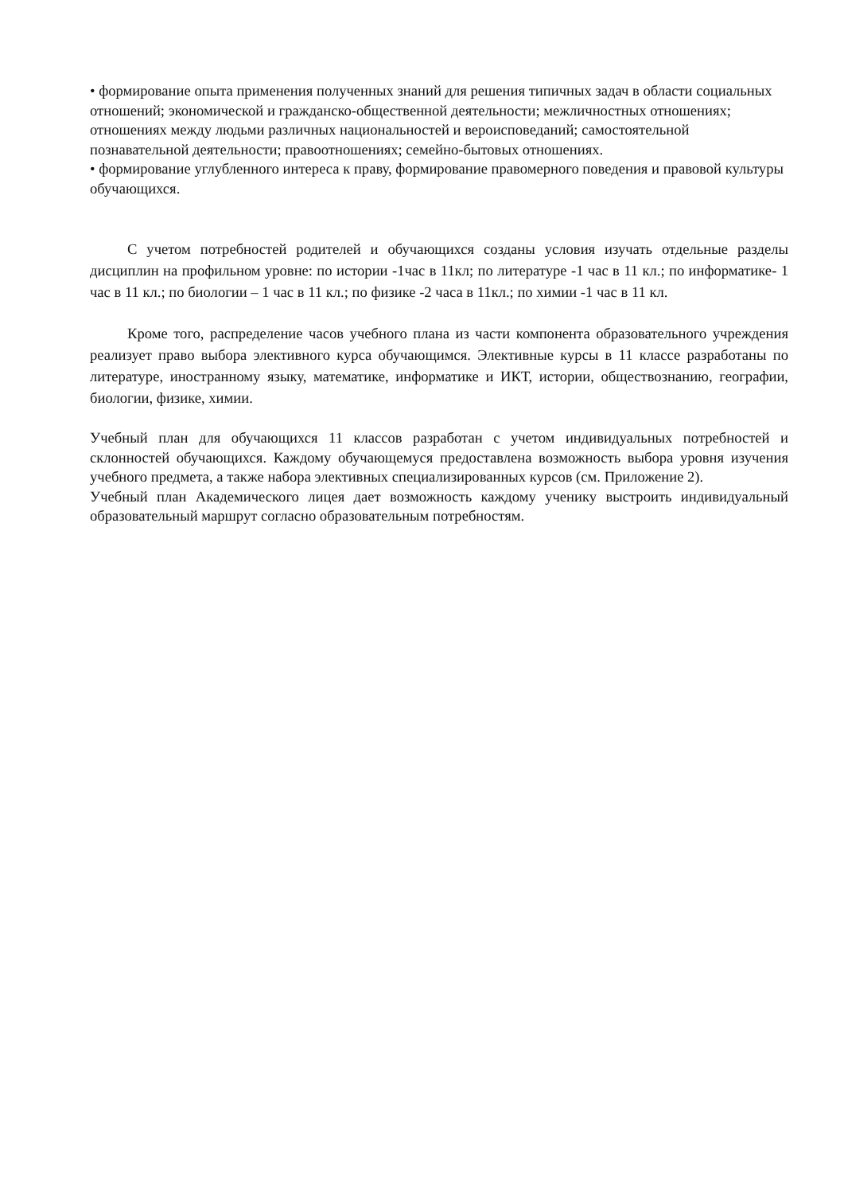• формирование опыта применения полученных знаний для решения типичных задач в области социальных отношений; экономической и гражданско-общественной деятельности; межличностных отношениях; отношениях между людьми различных национальностей и вероисповеданий; самостоятельной познавательной деятельности; правоотношениях; семейно-бытовых отношениях.
• формирование углубленного интереса к праву, формирование правомерного поведения и правовой культуры обучающихся.
С учетом потребностей родителей и обучающихся созданы условия изучать отдельные разделы дисциплин на профильном уровне: по истории -1час в 11кл; по литературе -1 час в 11 кл.; по информатике- 1 час в 11 кл.; по биологии – 1 час в 11 кл.; по физике -2 часа в 11кл.; по химии -1 час в 11 кл.
Кроме того, распределение часов учебного плана из части компонента образовательного учреждения реализует право выбора элективного курса обучающимся. Элективные курсы в 11 классе разработаны по литературе, иностранному языку, математике, информатике и ИКТ, истории, обществознанию, географии, биологии, физике, химии.
Учебный план для обучающихся 11 классов разработан с учетом индивидуальных потребностей и склонностей обучающихся. Каждому обучающемуся предоставлена возможность выбора уровня изучения учебного предмета, а также набора элективных специализированных курсов (см. Приложение 2).
Учебный план Академического лицея дает возможность каждому ученику выстроить индивидуальный образовательный маршрут согласно образовательным потребностям.